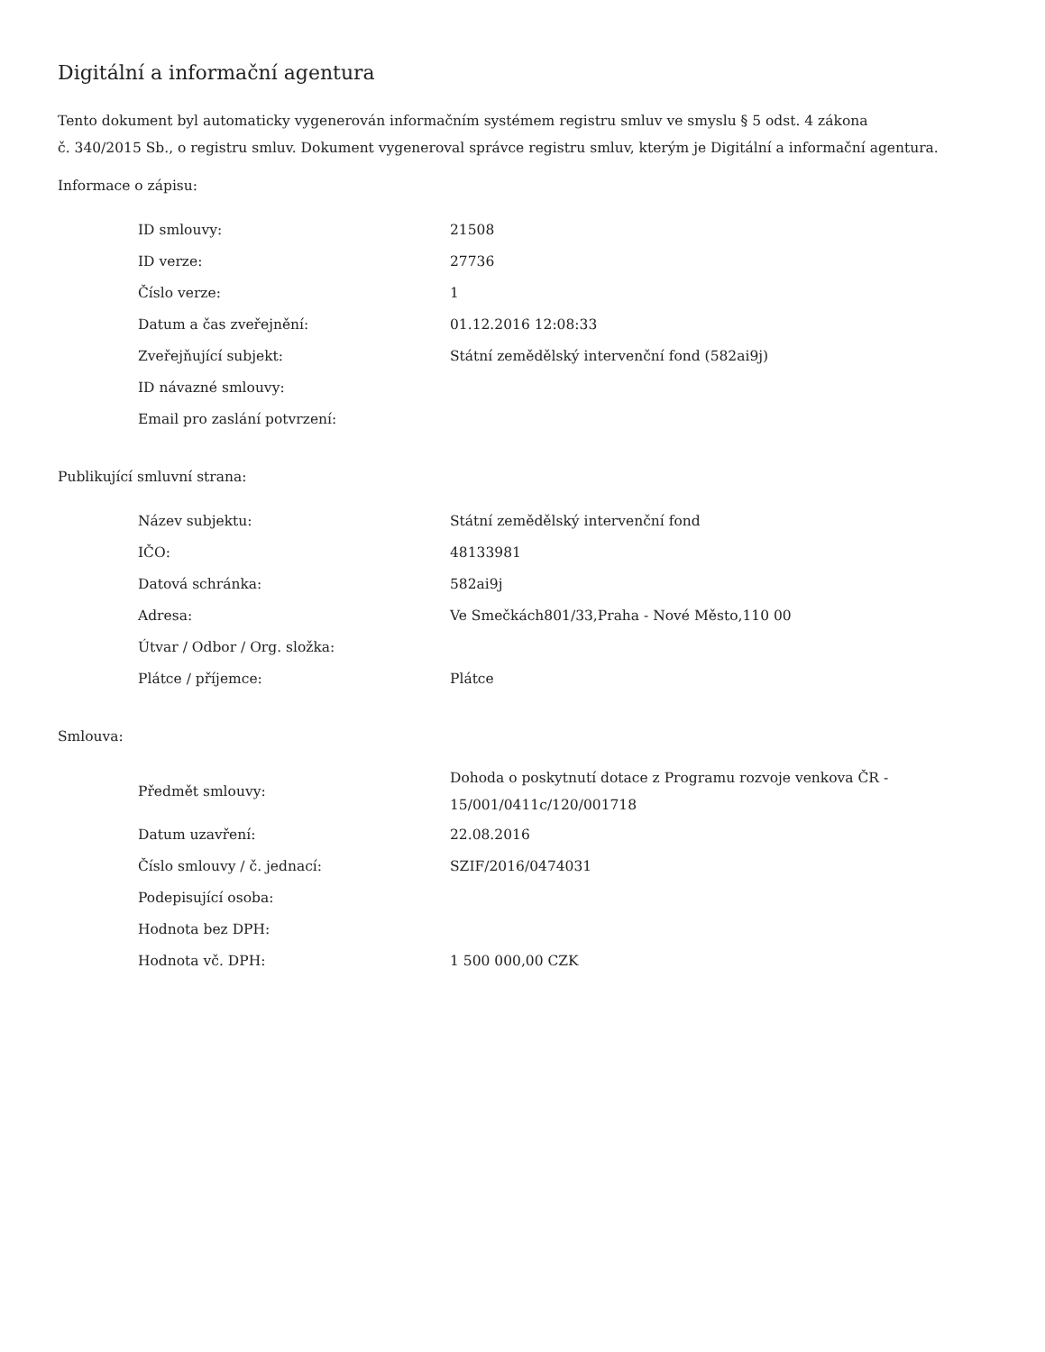Digitální a informační agentura
Tento dokument byl automaticky vygenerován informačním systémem registru smluv ve smyslu § 5 odst. 4 zákona
č. 340/2015 Sb., o registru smluv. Dokument vygeneroval správce registru smluv, kterým je Digitální a informační agentura.
Informace o zápisu:
| ID smlouvy: | 21508 |
| ID verze: | 27736 |
| Číslo verze: | 1 |
| Datum a čas zveřejnění: | 01.12.2016 12:08:33 |
| Zveřejňující subjekt: | Státní zemědělský intervenční fond (582ai9j) |
| ID návazné smlouvy: | |
| Email pro zaslání potvrzení: | |
Publikující smluvní strana:
| Název subjektu: | Státní zemědělský intervenční fond |
| IČO: | 48133981 |
| Datová schránka: | 582ai9j |
| Adresa: | Ve Smečkách801/33,Praha - Nové Město,110 00 |
| Útvar / Odbor / Org. složka: | |
| Plátce / příjemce: | Plátce |
Smlouva:
| Předmět smlouvy: | Dohoda o poskytnutí dotace z Programu rozvoje venkova ČR - 15/001/0411c/120/001718 |
| Datum uzavření: | 22.08.2016 |
| Číslo smlouvy / č. jednací: | SZIF/2016/0474031 |
| Podepisující osoba: | |
| Hodnota bez DPH: | |
| Hodnota vč. DPH: | 1 500 000,00 CZK |